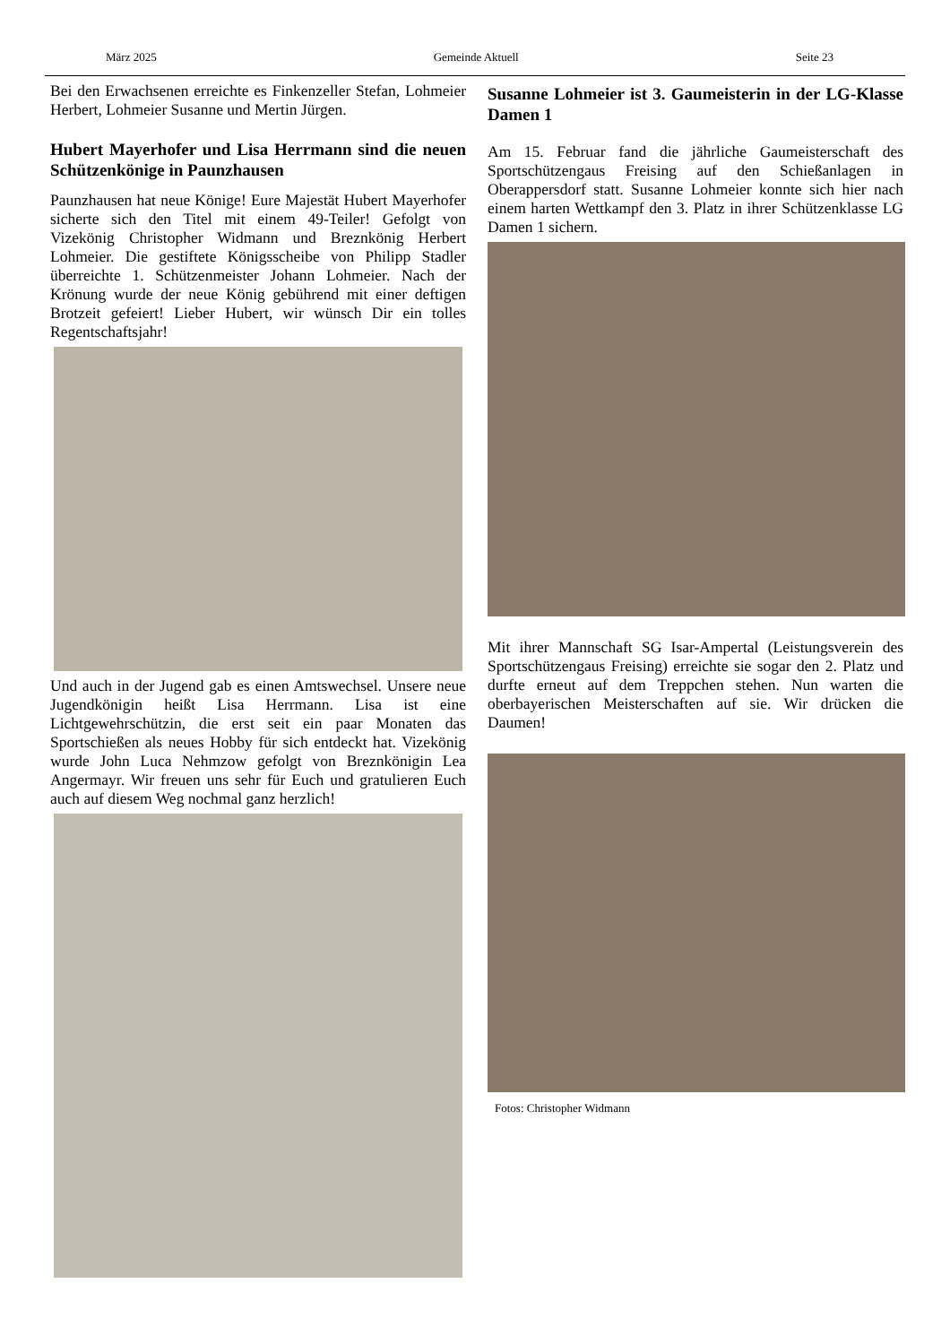März 2025 Gemeinde Aktuell Seite 23
Bei den Erwachsenen erreichte es Finkenzeller Stefan, Lohmeier Herbert, Lohmeier Susanne und Mertin Jürgen.
Hubert Mayerhofer und Lisa Herrmann sind die neuen Schützenkönige in Paunzhausen
Paunzhausen hat neue Könige! Eure Majestät Hubert Mayerhofer sicherte sich den Titel mit einem 49-Teiler! Gefolgt von Vizekönig Christopher Widmann und Breznkönig Herbert Lohmeier. Die gestiftete Königsscheibe von Philipp Stadler überreichte 1. Schützenmeister Johann Lohmeier. Nach der Krönung wurde der neue König gebührend mit einer deftigen Brotzeit gefeiert! Lieber Hubert, wir wünsch Dir ein tolles Regentschaftsjahr!
Und auch in der Jugend gab es einen Amtswechsel. Unsere neue Jugendkönigin heißt Lisa Herrmann. Lisa ist eine Lichtgewehrschützin, die erst seit ein paar Monaten das Sportschießen als neues Hobby für sich entdeckt hat. Vizekönig wurde John Luca Nehmzow gefolgt von Breznkönigin Lea Angermayr. Wir freuen uns sehr für Euch und gratulieren Euch auch auf diesem Weg nochmal ganz herzlich!
Susanne Lohmeier ist 3. Gaumeisterin in der LG-Klasse Damen 1
Am 15. Februar fand die jährliche Gaumeisterschaft des Sportschützengaus Freising auf den Schießanlagen in Oberappersdorf statt. Susanne Lohmeier konnte sich hier nach einem harten Wettkampf den 3. Platz in ihrer Schützenklasse LG Damen 1 sichern.
Mit ihrer Mannschaft SG Isar-Ampertal (Leistungsverein des Sportschützengaus Freising) erreichte sie sogar den 2. Platz und durfte erneut auf dem Treppchen stehen. Nun warten die oberbayerischen Meisterschaften auf sie. Wir drücken die Daumen!
Fotos: Christopher Widmann